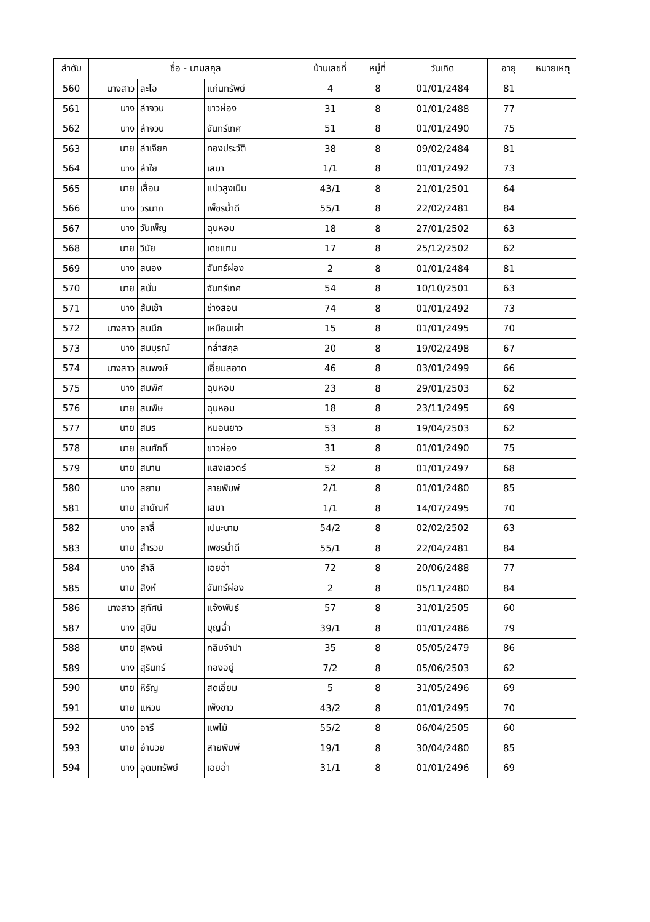| ลำดับ | ชื่อ - นามสกุล | | | บ้านเลขที่ | หมู่ที่ | วันเกิด | อายุ | หมายเหตุ |
| --- | --- | --- | --- | --- | --- | --- | --- | --- |
| 560 | นางสาว | ละไอ | แก่นทรัพย์ | 4 | 8 | 01/01/2484 | 81 | |
| 561 | นาง | ลำจวน | ขาวผ่อง | 31 | 8 | 01/01/2488 | 77 | |
| 562 | นาง | ลำจวน | จันทร์เทศ | 51 | 8 | 01/01/2490 | 75 | |
| 563 | นาย | ลำเจียก | ทองประวัติ | 38 | 8 | 09/02/2484 | 81 | |
| 564 | นาง | ลำใย | เสมา | 1/1 | 8 | 01/01/2492 | 73 | |
| 565 | นาย | เลื่อน | แปวสูงเนิน | 43/1 | 8 | 21/01/2501 | 64 | |
| 566 | นาง | วรนาถ | เพ็ชรน้ำดี | 55/1 | 8 | 22/02/2481 | 84 | |
| 567 | นาง | วันเพ็ญ | ฉุนหอม | 18 | 8 | 27/01/2502 | 63 | |
| 568 | นาย | วินัย | เดชแทน | 17 | 8 | 25/12/2502 | 62 | |
| 569 | นาง | สนอง | จันทร์ผ่อง | 2 | 8 | 01/01/2484 | 81 | |
| 570 | นาย | สนั่น | จันทร์เทศ | 54 | 8 | 10/10/2501 | 63 | |
| 571 | นาง | ส้มเช้า | ช่างสอน | 74 | 8 | 01/01/2492 | 73 | |
| 572 | นางสาว | สมนึก | เหมือนเผ่า | 15 | 8 | 01/01/2495 | 70 | |
| 573 | นาง | สมบุรณ์ | กล่ำสกุล | 20 | 8 | 19/02/2498 | 67 | |
| 574 | นางสาว | สมพงษ์ | เอี่ยมสอาด | 46 | 8 | 03/01/2499 | 66 | |
| 575 | นาง | สมพิศ | ฉุนหอม | 23 | 8 | 29/01/2503 | 62 | |
| 576 | นาย | สมพิษ | ฉุนหอม | 18 | 8 | 23/11/2495 | 69 | |
| 577 | นาย | สมร | หมอนยาว | 53 | 8 | 19/04/2503 | 62 | |
| 578 | นาย | สมศักดิ์ | ขาวผ่อง | 31 | 8 | 01/01/2490 | 75 | |
| 579 | นาย | สมาน | แสงเสวตร์ | 52 | 8 | 01/01/2497 | 68 | |
| 580 | นาง | สยาม | สายพิมพ์ | 2/1 | 8 | 01/01/2480 | 85 | |
| 581 | นาย | สายัณห์ | เสมา | 1/1 | 8 | 14/07/2495 | 70 | |
| 582 | นาง | สาลี่ | เปนะนาม | 54/2 | 8 | 02/02/2502 | 63 | |
| 583 | นาย | สำรวย | เพชรน้ำดี | 55/1 | 8 | 22/04/2481 | 84 | |
| 584 | นาง | สำลี | เฉยฉ่ำ | 72 | 8 | 20/06/2488 | 77 | |
| 585 | นาย | สิงห์ | จันทร์ผ่อง | 2 | 8 | 05/11/2480 | 84 | |
| 586 | นางสาว | สุทัศน์ | แจ้งพันธ์ | 57 | 8 | 31/01/2505 | 60 | |
| 587 | นาง | สุบิน | บุญฉ่ำ | 39/1 | 8 | 01/01/2486 | 79 | |
| 588 | นาย | สุพจน์ | กลีบจำปา | 35 | 8 | 05/05/2479 | 86 | |
| 589 | นาง | สุรินทร์ | ทองอยู่ | 7/2 | 8 | 05/06/2503 | 62 | |
| 590 | นาย | หิรัญ | สดเอี่ยม | 5 | 8 | 31/05/2496 | 69 | |
| 591 | นาย | แหวน | เพ็งขาว | 43/2 | 8 | 01/01/2495 | 70 | |
| 592 | นาง | อารี | แพไม้ | 55/2 | 8 | 06/04/2505 | 60 | |
| 593 | นาย | อำนวย | สายพิมพ์ | 19/1 | 8 | 30/04/2480 | 85 | |
| 594 | นาง | อุดมทรัพย์ | เฉยฉ่ำ | 31/1 | 8 | 01/01/2496 | 69 | |